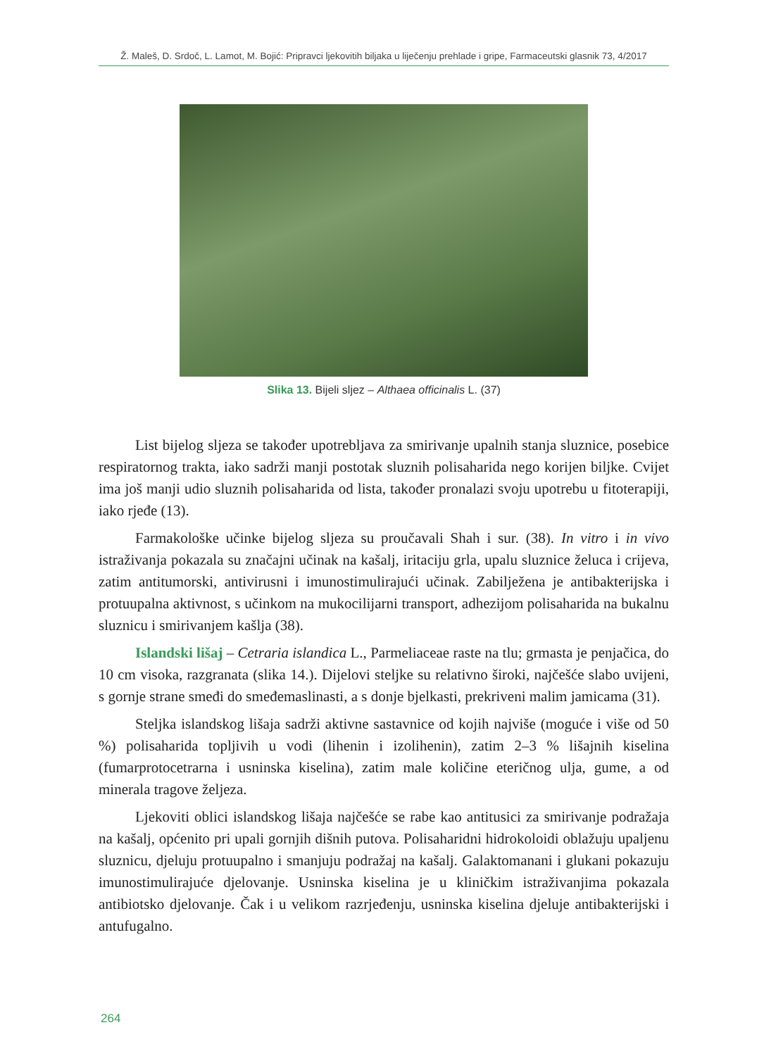Ž. Maleš, D. Srdoč, L. Lamot, M. Bojić: Pripravci ljekovitih biljaka u liječenju prehlade i gripe, Farmaceutski glasnik 73, 4/2017
Slika 13. Bijeli sljez – Althaea officinalis L. (37)
List bijelog sljeza se također upotrebljava za smirivanje upalnih stanja sluznice, posebice respiratornog trakta, iako sadrži manji postotak sluznih polisaharida nego korijen biljke. Cvijet ima još manji udio sluznih polisaharida od lista, također pronalazi svoju upotrebu u fitoterapiji, iako rjeđe (13).
Farmakološke učinke bijelog sljeza su proučavali Shah i sur. (38). In vitro i in vivo istraživanja pokazala su značajni učinak na kašalj, iritaciju grla, upalu sluznice želuca i crijeva, zatim antitumorski, antivirusni i imunostimulirajući učinak. Zabilježena je antibakterijska i protuupalna aktivnost, s učinkom na mukocilijarni transport, adhezijom polisaharida na bukalnu sluznicu i smirivanjem kašlja (38).
Islandski lišaj – Cetraria islandica L., Parmeliaceae raste na tlu; grmasta je penjačica, do 10 cm visoka, razgranata (slika 14.). Dijelovi steljke su relativno široki, najčešće slabo uvijeni, s gornje strane smeđi do smeđemaslinasti, a s donje bjelkasti, prekriveni malim jamicama (31).
Steljka islandskog lišaja sadrži aktivne sastavnice od kojih najviše (moguće i više od 50 %) polisaharida topljivih u vodi (lihenin i izolihenin), zatim 2–3 % lišajnih kiselina (fumarprotocetrarna i usninska kiselina), zatim male količine eteričnog ulja, gume, a od minerala tragove željeza.
Ljekoviti oblici islandskog lišaja najčešće se rabe kao antitusici za smirivanje podražaja na kašalj, općenito pri upali gornjih dišnih putova. Polisaharidni hidrokoloidi oblažuju upaljenu sluznicu, djeluju protuupalno i smanjuju podražaj na kašalj. Galaktomanani i glukani pokazuju imunostimulirajuće djelovanje. Usninska kiselina je u kliničkim istraživanjima pokazala antibiotsko djelovanje. Čak i u velikom razrjeđenju, usninska kiselina djeluje antibakterijski i antufugalno.
264